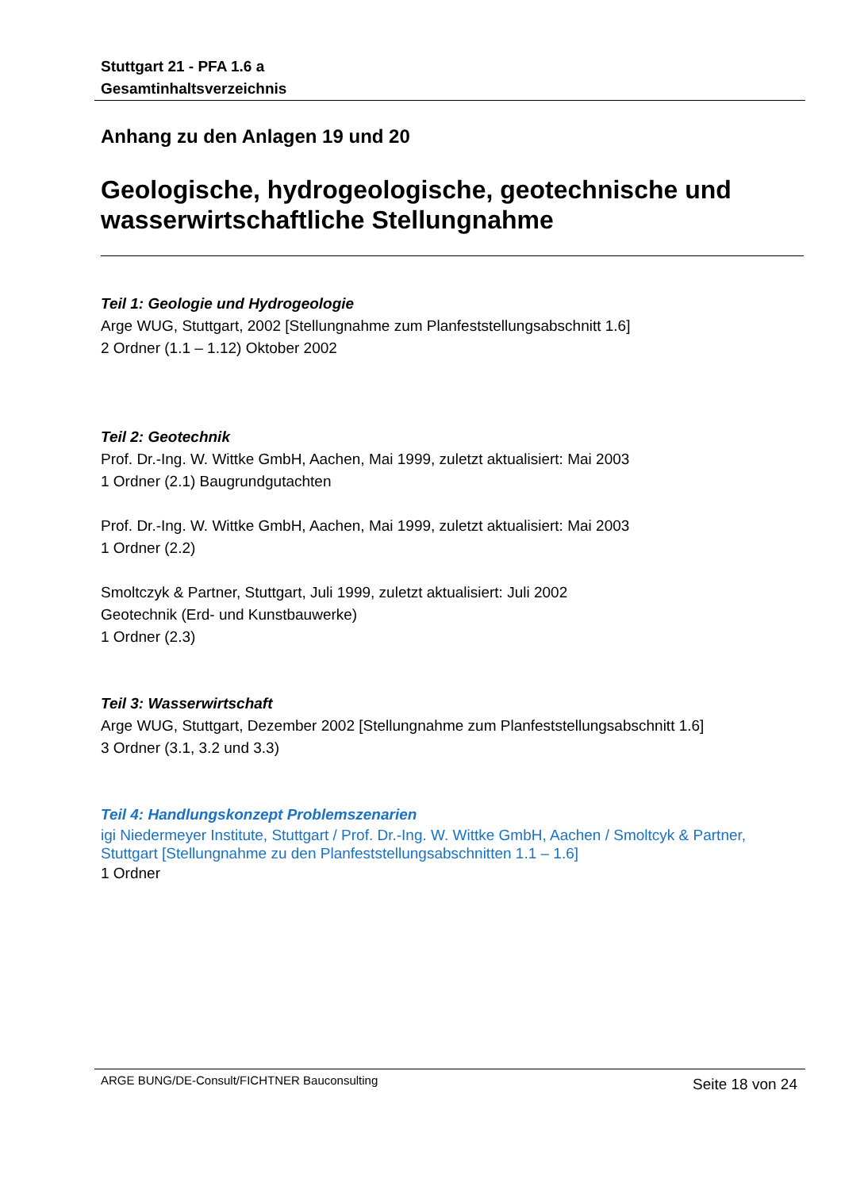Stuttgart 21 - PFA 1.6 a
Gesamtinhaltsverzeichnis
Anhang zu den Anlagen 19 und 20
Geologische, hydrogeologische, geotechnische und wasserwirtschaftliche Stellungnahme
Teil 1: Geologie und Hydrogeologie
Arge WUG, Stuttgart, 2002 [Stellungnahme zum Planfeststellungsabschnitt 1.6]
2 Ordner (1.1 – 1.12) Oktober 2002
Teil 2: Geotechnik
Prof. Dr.-Ing. W. Wittke GmbH, Aachen, Mai 1999, zuletzt aktualisiert: Mai 2003
1 Ordner (2.1) Baugrundgutachten
Prof. Dr.-Ing. W. Wittke GmbH, Aachen, Mai 1999, zuletzt aktualisiert: Mai 2003
1 Ordner (2.2)
Smoltczyk & Partner, Stuttgart, Juli 1999, zuletzt aktualisiert: Juli 2002
Geotechnik (Erd- und Kunstbauwerke)
1 Ordner (2.3)
Teil 3: Wasserwirtschaft
Arge WUG, Stuttgart, Dezember 2002 [Stellungnahme zum Planfeststellungsabschnitt 1.6]
3 Ordner (3.1, 3.2 und 3.3)
Teil 4: Handlungskonzept Problemszenarien
igi Niedermeyer Institute, Stuttgart / Prof. Dr.-Ing. W. Wittke GmbH, Aachen / Smoltcyk & Partner, Stuttgart [Stellungnahme zu den Planfeststellungsabschnitten 1.1 – 1.6]
1 Ordner
ARGE BUNG/DE-Consult/FICHTNER Bauconsulting
Seite 18 von 24